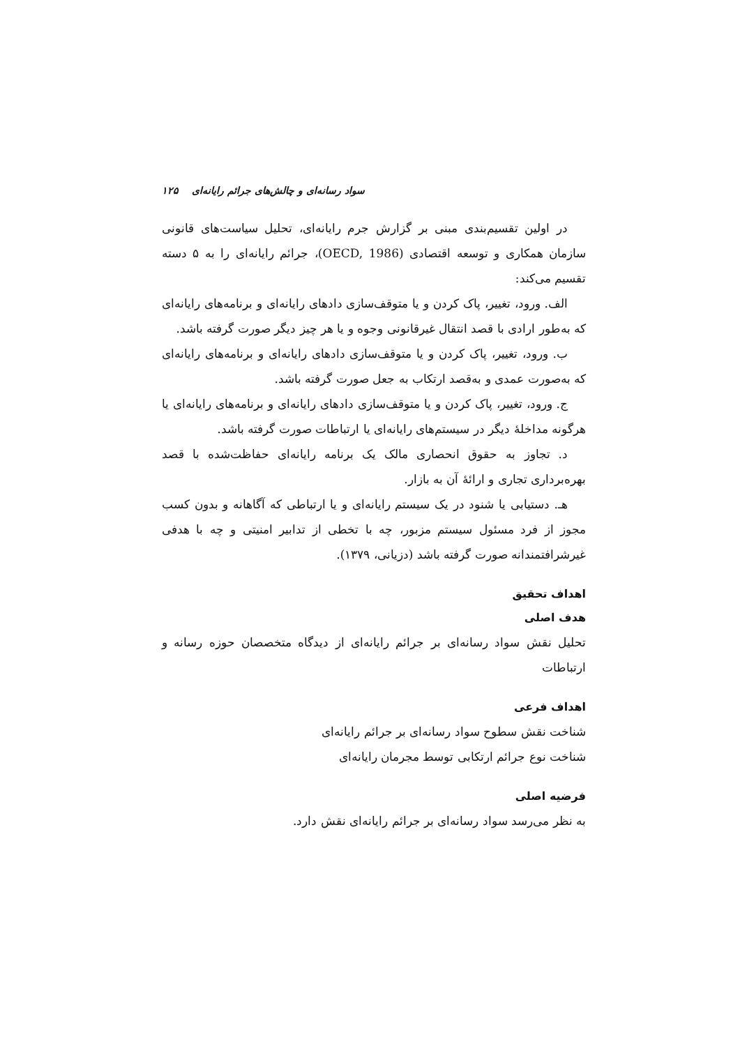سواد رسانه‌ای و چالش‌های جرائم رایانه‌ای ۱۲۵
در اولین تقسیم‌بندی مبنی بر گزارش جرم رایانه‌ای، تحلیل سیاست‌های قانونی سازمان همکاری و توسعه اقتصادی (OECD, 1986)، جرائم رایانه‌ای را به ۵ دسته تقسیم می‌کند:
الف. ورود، تغییر، پاک کردن و یا متوقف‌سازی دادهای رایانه‌ای و برنامه‌های رایانه‌ای که به‌طور ارادی با قصد انتقال غیرقانونی وجوه و یا هر چیز دیگر صورت گرفته باشد.
ب. ورود، تغییر، پاک کردن و یا متوقف‌سازی دادهای رایانه‌ای و برنامه‌های رایانه‌ای که به‌صورت عمدی و به‌قصد ارتکاب به جعل صورت گرفته باشد.
ج. ورود، تغییر، پاک کردن و یا متوقف‌سازی دادهای رایانه‌ای و برنامه‌های رایانه‌ای یا هرگونه مداخلهٔ دیگر در سیستم‌های رایانه‌ای یا ارتباطات صورت گرفته باشد.
د. تجاوز به حقوق انحصاری مالک یک برنامه رایانه‌ای حفاظت‌شده با قصد بهره‌برداری تجاری و ارائهٔ آن به بازار.
هـ. دستیابی یا شنود در یک سیستم رایانه‌ای و یا ارتباطی که آگاهانه و بدون کسب مجوز از فرد مسئول سیستم مزبور، چه با تخطی از تدابیر امنیتی و چه با هدفی غیرشرافتمندانه صورت گرفته باشد (دزیانی، ۱۳۷۹).
اهداف تحقیق
هدف اصلی
تحلیل نقش سواد رسانه‌ای بر جرائم رایانه‌ای از دیدگاه متخصصان حوزه رسانه و ارتباطات
اهداف فرعی
شناخت نقش سطوح سواد رسانه‌ای بر جرائم رایانه‌ای
شناخت نوع جرائم ارتکابی توسط مجرمان رایانه‌ای
فرضیه اصلی
به نظر می‌رسد سواد رسانه‌ای بر جرائم رایانه‌ای نقش دارد.